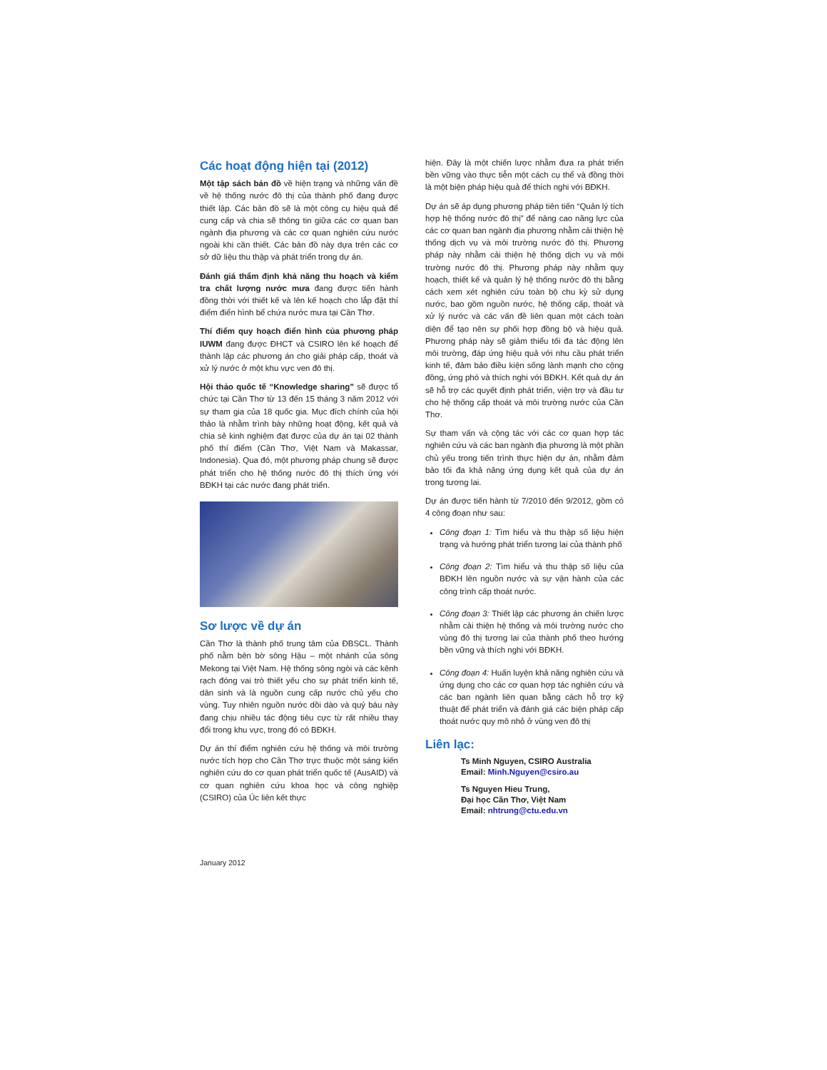Các hoạt động hiện tại (2012)
Một tập sách bản đồ về hiện trạng và những vấn đề về hệ thống nước đô thị của thành phố đang được thiết lập. Các bản đồ sẽ là một công cụ hiệu quả để cung cấp và chia sẽ thông tin giữa các cơ quan ban ngành địa phương và các cơ quan nghiên cứu nước ngoài khi cần thiết. Các bản đồ này dựa trên các cơ sở dữ liệu thu thập và phát triển trong dự án.
Đánh giá thẩm định khả năng thu hoạch và kiểm tra chất lượng nước mưa đang được tiến hành đồng thời với thiết kế và lên kế hoạch cho lắp đặt thí điểm điển hình bể chứa nước mưa tại Cần Thơ.
Thí điểm quy hoạch điển hình của phương pháp IUWM đang được ĐHCT và CSIRO lên kế hoạch để thành lập các phương án cho giải pháp cấp, thoát và xử lý nước ở một khu vực ven đô thị.
Hội thảo quốc tế “Knowledge sharing” sẽ được tổ chức tại Cần Thơ từ 13 đến 15 tháng 3 năm 2012 với sự tham gia của 18 quốc gia. Mục đích chính của hội thảo là nhằm trình bày những hoạt động, kết quả và chia sẻ kinh nghiệm đạt được của dự án tại 02 thành phố thí điểm (Cần Thơ, Việt Nam và Makassar, Indonesia). Qua đó, một phương pháp chung sẽ được phát triển cho hệ thống nước đô thị thích ứng với BĐKH tại các nước đang phát triển.
Sơ lược về dự án
Cần Thơ là thành phố trung tâm của ĐBSCL. Thành phố nằm bên bờ sông Hậu – một nhánh của sông Mekong tại Việt Nam. Hệ thống sông ngòi và các kênh rạch đóng vai trò thiết yếu cho sự phát triển kinh tế, dân sinh và là nguồn cung cấp nước chủ yếu cho vùng. Tuy nhiên nguồn nước dồi dào và quý báu này đang chịu nhiều tác động tiêu cực từ rất nhiều thay đổi trong khu vực, trong đó có BĐKH.
Dự án thí điểm nghiên cứu hệ thống và môi trường nước tích hợp cho Cần Thơ trực thuộc một sáng kiến nghiên cứu do cơ quan phát triển quốc tế (AusAID) và cơ quan nghiên cứu khoa học và công nghiệp (CSIRO) của Úc liên kết thực
hiện. Đây là một chiến lược nhằm đưa ra phát triển bền vững vào thực tiễn một cách cụ thể và đồng thời là một biện pháp hiệu quả để thích nghi với BĐKH.
Dự án sẽ áp dụng phương pháp tiên tiến “Quản lý tích hợp hệ thống nước đô thị” để nâng cao năng lực của các cơ quan ban ngành địa phương nhằm cải thiện hệ thống dịch vụ và môi trường nước đô thị. Phương pháp này nhằm cải thiện hệ thống dịch vụ và môi trường nước đô thị. Phương pháp này nhằm quy hoạch, thiết kế và quản lý hệ thống nước đô thị bằng cách xem xét nghiên cứu toàn bộ chu kỳ sử dụng nước, bao gồm nguồn nước, hệ thống cấp, thoát và xử lý nước và các vấn đề liên quan một cách toàn diện để tạo nên sự phối hợp đồng bộ và hiệu quả. Phương pháp này sẽ giảm thiểu tối đa tác động lên môi trường, đáp ứng hiệu quả với nhu cầu phát triển kinh tế, đảm bảo điều kiện sống lành mạnh cho cộng đồng, ứng phó và thích nghi với BĐKH. Kết quả dự án sẽ hỗ trợ các quyết định phát triển, viện trợ và đầu tư cho hệ thống cấp thoát và môi trường nước của Cần Thơ.
Sự tham vấn và cộng tác với các cơ quan hợp tác nghiên cứu và các ban ngành địa phương là một phần chủ yếu trong tiến trình thực hiện dự án, nhằm đảm bảo tối đa khả năng ứng dụng kết quả của dự án trong tương lai.
Dự án được tiến hành từ 7/2010 đến 9/2012, gồm có 4 công đoạn như sau:
Công đoạn 1: Tìm hiểu và thu thập số liệu hiện trạng và hướng phát triển tương lai của thành phố
Công đoạn 2: Tìm hiểu và thu thập số liệu của BĐKH lên nguồn nước và sự vận hành của các công trình cấp thoát nước.
Công đoạn 3: Thiết lập các phương án chiến lược nhằm cải thiện hệ thống và môi trường nước cho vùng đô thị tương lai của thành phố theo hướng bền vững và thích nghi với BĐKH.
Công đoạn 4: Huấn luyện khả năng nghiên cứu và ứng dụng cho các cơ quan hợp tác nghiên cứu và các ban ngành liên quan bằng cách hỗ trợ kỹ thuật để phát triển và đánh giá các biện pháp cấp thoát nước quy mô nhỏ ở vùng ven đô thị
Liên lạc:
Ts Minh Nguyen, CSIRO Australia
Email: Minh.Nguyen@csiro.au
Ts Nguyen Hieu Trung,
Đại học Cần Thơ, Việt Nam
Email: nhtrung@ctu.edu.vn
January 2012